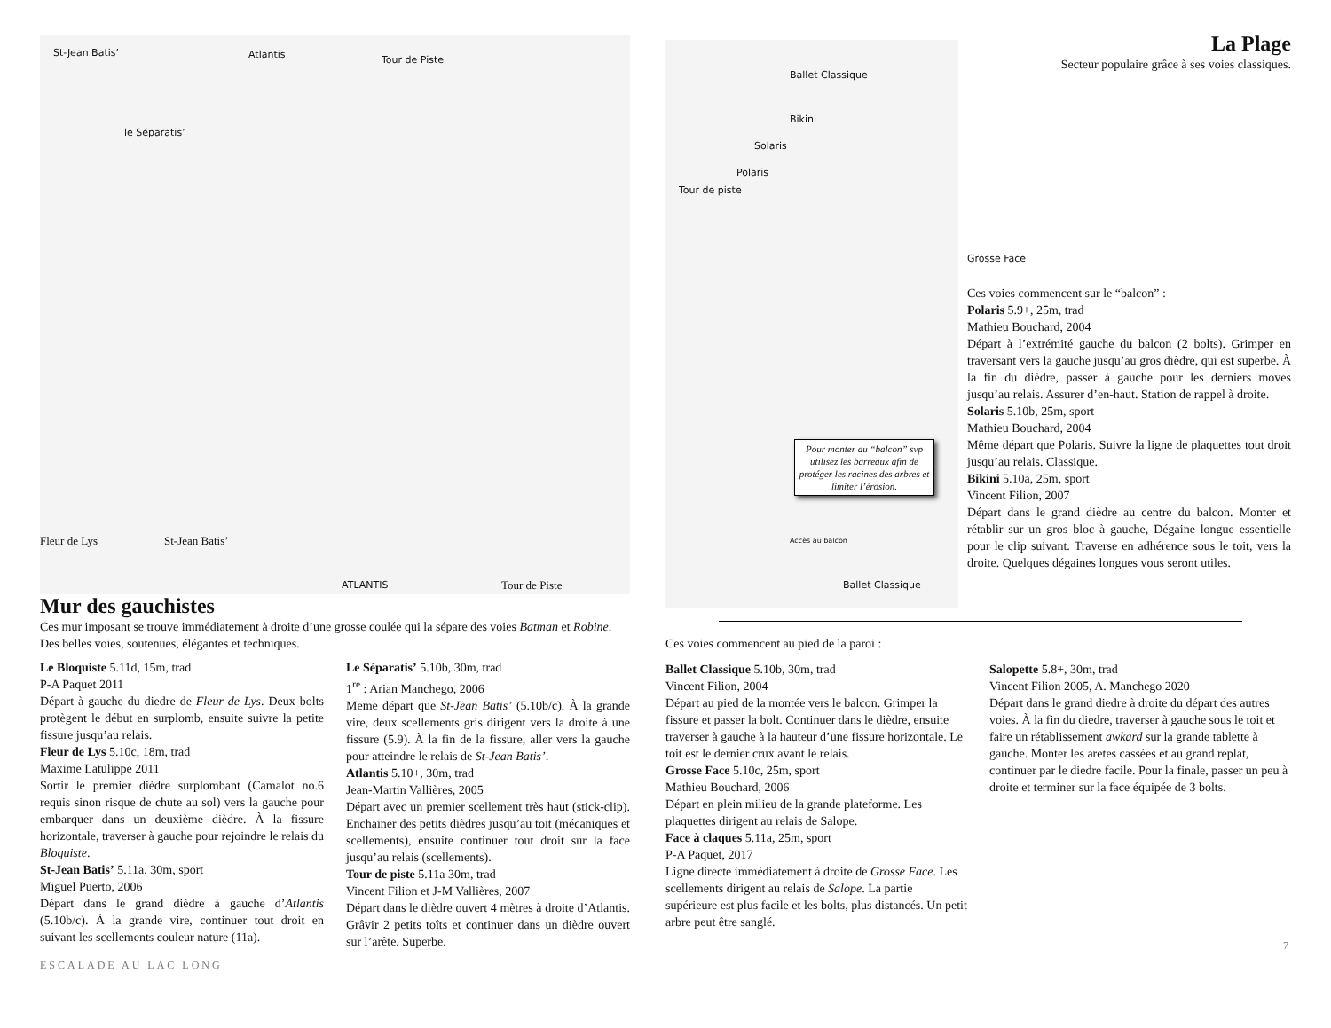St-Jean Batis’ Atlantis Tour de Piste
le Séparatis’
Fleur de Lys St-Jean Batis’
ATLANTIS Tour de Piste
Mur des gauchistes
Ces mur imposant se trouve immédiatement à droite d’une grosse coulée qui la sépare des voies Batman et Robine. Des belles voies, soutenues, élégantes et techniques.
Le Bloquiste 5.11d, 15m, trad
P-A Paquet 2011
Départ à gauche du diedre de Fleur de Lys. Deux bolts protègent le début en surplomb, ensuite suivre la petite fissure jusqu’au relais.
Fleur de Lys 5.10c, 18m, trad
Maxime Latulippe 2011
Sortir le premier dièdre surplombant (Camalot no.6 requis sinon risque de chute au sol) vers la gauche pour embarquer dans un deuxième dièdre. À la fissure horizontale, traverser à gauche pour rejoindre le relais du Bloquiste.
St-Jean Batis’ 5.11a, 30m, sport
Miguel Puerto, 2006
Départ dans le grand dièdre à gauche d’Atlantis (5.10b/c). À la grande vire, continuer tout droit en suivant les scellements couleur nature (11a).
Le Séparatis’ 5.10b, 30m, trad
1<sup>re</sup> : Arian Manchego, 2006
Meme départ que St-Jean Batis’ (5.10b/c). À la grande vire, deux scellements gris dirigent vers la droite à une fissure (5.9). À la fin de la fissure, aller vers la gauche pour atteindre le relais de St-Jean Batis’.
Atlantis 5.10+, 30m, trad
Jean-Martin Vallières, 2005
Départ avec un premier scellement très haut (stick-clip). Enchainer des petits dièdres jusqu’au toit (mécaniques et scellements), ensuite continuer tout droit sur la face jusqu’au relais (scellements).
Tour de piste 5.11a 30m, trad
Vincent Filion et J-M Vallières, 2007
Départ dans le dièdre ouvert 4 mètres à droite d’Atlantis. Grâvir 2 petits toîts et continuer dans un dièdre ouvert sur l’arête. Superbe.
ESCALADE AU LAC LONG
Ballet Classique
Bikini
Solaris
Polaris
Tour de piste
Pour monter au “balcon” svp utilisez les barreaux afin de protéger les racines des arbres et limiter l’érosion.
Accès au balcon
Ballet Classique
La Plage
Secteur populaire grâce à ses voies classiques.
Grosse Face
Ces voies commencent sur le “balcon” :
Polaris 5.9+, 25m, trad
Mathieu Bouchard, 2004
Départ à l’extrémité gauche du balcon (2 bolts). Grimper en traversant vers la gauche jusqu’au gros dièdre, qui est superbe. À la fin du dièdre, passer à gauche pour les derniers moves jusqu’au relais. Assurer d’en-haut. Station de rappel à droite.
Solaris 5.10b, 25m, sport
Mathieu Bouchard, 2004
Même départ que Polaris. Suivre la ligne de plaquettes tout droit jusqu’au relais. Classique.
Bikini 5.10a, 25m, sport
Vincent Filion, 2007
Départ dans le grand dièdre au centre du balcon. Monter et rétablir sur un gros bloc à gauche, Dégaine longue essentielle pour le clip suivant. Traverse en adhérence sous le toit, vers la droite. Quelques dégaines longues vous seront utiles.
Ces voies commencent au pied de la paroi :
Ballet Classique 5.10b, 30m, trad
Vincent Filion, 2004
Départ au pied de la montée vers le balcon. Grimper la fissure et passer la bolt. Continuer dans le dièdre, ensuite traverser à gauche à la hauteur d’une fissure horizontale. Le toit est le dernier crux avant le relais.
Grosse Face 5.10c, 25m, sport
Mathieu Bouchard, 2006
Départ en plein milieu de la grande plateforme. Les plaquettes dirigent au relais de Salope.
Face à claques 5.11a, 25m, sport
P-A Paquet, 2017
Ligne directe immédiatement à droite de Grosse Face. Les scellements dirigent au relais de Salope. La partie supérieure est plus facile et les bolts, plus distancés. Un petit arbre peut être sanglé.
Salopette 5.8+, 30m, trad
Vincent Filion 2005, A. Manchego 2020
Départ dans le grand diedre à droite du départ des autres voies. À la fin du diedre, traverser à gauche sous le toit et faire un rétablissement awkard sur la grande tablette à gauche. Monter les aretes cassées et au grand replat, continuer par le diedre facile. Pour la finale, passer un peu à droite et terminer sur la face équipée de 3 bolts.
7